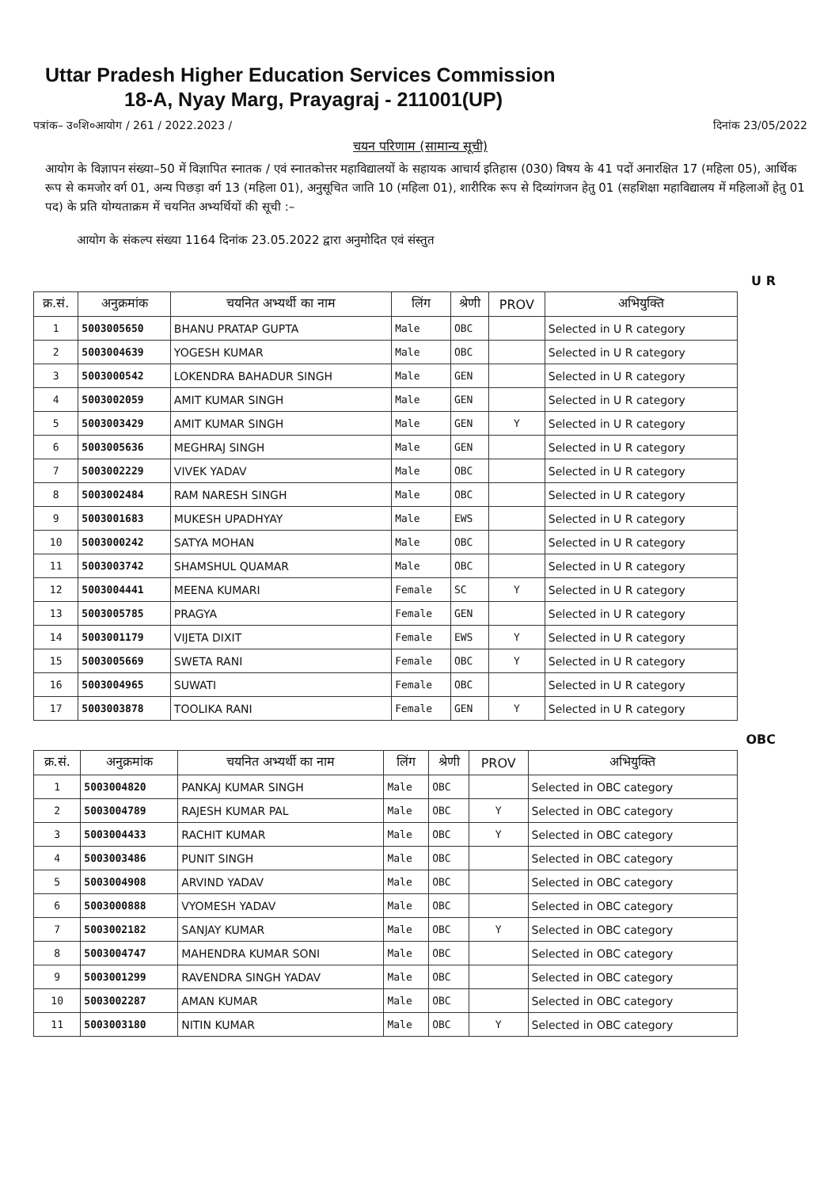Uttar Pradesh Higher Education Services Commission
18-A, Nyay Marg, Prayagraj - 211001(UP)
पत्रांक– उ०शि०आयोग / 261 / 2022.2023 / दिनांक 23/05/2022
चयन परिणाम (सामान्य सूची)
आयोग के विज्ञापन संख्या–50 में विज्ञापित स्नातक / एवं स्नातकोत्तर महाविद्यालयों के सहायक आचार्य इतिहास (030) विषय के 41 पदों अनारक्षित 17 (महिला 05), आर्थिक रूप से कमजोर वर्ग 01, अन्य पिछड़ा वर्ग 13 (महिला 01), अनुसूचित जाति 10 (महिला 01), शारीरिक रूप से दिव्यांगजन हेतु 01 (सहशिक्षा महाविद्यालय में महिलाओं हेतु 01 पद) के प्रति योग्यताक्रम में चयनित अभ्यर्थियों की सूची :–
आयोग के संकल्प संख्या 1164 दिनांक 23.05.2022 द्वारा अनुमोदित एवं संस्तुत
U R
| क्र.सं. | अनुक्रमांक | चयनित अभ्यर्थी का नाम | लिंग | श्रेणी | PROV | अभियुक्ति |
| --- | --- | --- | --- | --- | --- | --- |
| 1 | 5003005650 | BHANU PRATAP GUPTA | Male | OBC | | Selected in U R category |
| 2 | 5003004639 | YOGESH KUMAR | Male | OBC | | Selected in U R category |
| 3 | 5003000542 | LOKENDRA BAHADUR SINGH | Male | GEN | | Selected in U R category |
| 4 | 5003002059 | AMIT KUMAR SINGH | Male | GEN | | Selected in U R category |
| 5 | 5003003429 | AMIT KUMAR SINGH | Male | GEN | Y | Selected in U R category |
| 6 | 5003005636 | MEGHRAJ SINGH | Male | GEN | | Selected in U R category |
| 7 | 5003002229 | VIVEK YADAV | Male | OBC | | Selected in U R category |
| 8 | 5003002484 | RAM NARESH SINGH | Male | OBC | | Selected in U R category |
| 9 | 5003001683 | MUKESH UPADHYAY | Male | EWS | | Selected in U R category |
| 10 | 5003000242 | SATYA MOHAN | Male | OBC | | Selected in U R category |
| 11 | 5003003742 | SHAMSHUL QUAMAR | Male | OBC | | Selected in U R category |
| 12 | 5003004441 | MEENA KUMARI | Female | SC | Y | Selected in U R category |
| 13 | 5003005785 | PRAGYA | Female | GEN | | Selected in U R category |
| 14 | 5003001179 | VIJETA DIXIT | Female | EWS | Y | Selected in U R category |
| 15 | 5003005669 | SWETA RANI | Female | OBC | Y | Selected in U R category |
| 16 | 5003004965 | SUWATI | Female | OBC | | Selected in U R category |
| 17 | 5003003878 | TOOLIKA RANI | Female | GEN | Y | Selected in U R category |
OBC
| क्र.सं. | अनुक्रमांक | चयनित अभ्यर्थी का नाम | लिंग | श्रेणी | PROV | अभियुक्ति |
| --- | --- | --- | --- | --- | --- | --- |
| 1 | 5003004820 | PANKAJ KUMAR SINGH | Male | OBC | | Selected in OBC category |
| 2 | 5003004789 | RAJESH KUMAR PAL | Male | OBC | Y | Selected in OBC category |
| 3 | 5003004433 | RACHIT KUMAR | Male | OBC | Y | Selected in OBC category |
| 4 | 5003003486 | PUNIT SINGH | Male | OBC | | Selected in OBC category |
| 5 | 5003004908 | ARVIND YADAV | Male | OBC | | Selected in OBC category |
| 6 | 5003000888 | VYOMESH YADAV | Male | OBC | | Selected in OBC category |
| 7 | 5003002182 | SANJAY KUMAR | Male | OBC | Y | Selected in OBC category |
| 8 | 5003004747 | MAHENDRA KUMAR SONI | Male | OBC | | Selected in OBC category |
| 9 | 5003001299 | RAVENDRA SINGH YADAV | Male | OBC | | Selected in OBC category |
| 10 | 5003002287 | AMAN KUMAR | Male | OBC | | Selected in OBC category |
| 11 | 5003003180 | NITIN KUMAR | Male | OBC | Y | Selected in OBC category |